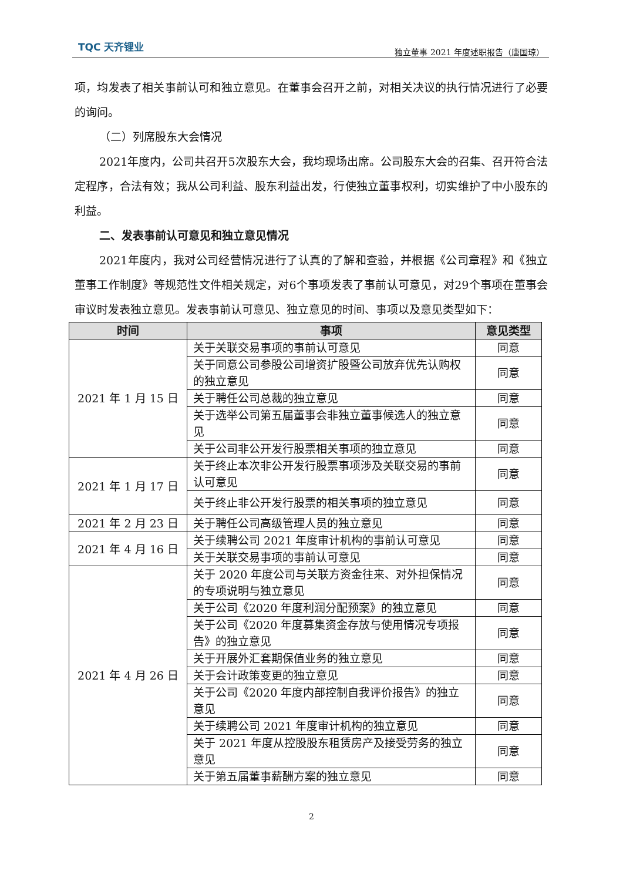TQC 天齐锂业
独立董事 2021 年度述职报告（唐国琼）
项，均发表了相关事前认可和独立意见。在董事会召开之前，对相关决议的执行情况进行了必要的询问。
（二）列席股东大会情况
2021年度内，公司共召开5次股东大会，我均现场出席。公司股东大会的召集、召开符合法定程序，合法有效；我从公司利益、股东利益出发，行使独立董事权利，切实维护了中小股东的利益。
二、发表事前认可意见和独立意见情况
2021年度内，我对公司经营情况进行了认真的了解和查验，并根据《公司章程》和《独立董事工作制度》等规范性文件相关规定，对6个事项发表了事前认可意见，对29个事项在董事会审议时发表独立意见。发表事前认可意见、独立意见的时间、事项以及意见类型如下：
| 时间 | 事项 | 意见类型 |
| --- | --- | --- |
| 2021 年 1 月 15 日 | 关于关联交易事项的事前认可意见 | 同意 |
| | 关于同意公司参股公司增资扩股暨公司放弃优先认购权的独立意见 | 同意 |
| | 关于聘任公司总裁的独立意见 | 同意 |
| | 关于选举公司第五届董事会非独立董事候选人的独立意见 | 同意 |
| | 关于公司非公开发行股票相关事项的独立意见 | 同意 |
| 2021 年 1 月 17 日 | 关于终止本次非公开发行股票事项涉及关联交易的事前认可意见 | 同意 |
| | 关于终止非公开发行股票的相关事项的独立意见 | 同意 |
| 2021 年 2 月 23 日 | 关于聘任公司高级管理人员的独立意见 | 同意 |
| 2021 年 4 月 16 日 | 关于续聘公司 2021 年度审计机构的事前认可意见 | 同意 |
| | 关于关联交易事项的事前认可意见 | 同意 |
| 2021 年 4 月 26 日 | 关于 2020 年度公司与关联方资金往来、对外担保情况的专项说明与独立意见 | 同意 |
| | 关于公司《2020 年度利润分配预案》的独立意见 | 同意 |
| | 关于公司《2020 年度募集资金存放与使用情况专项报告》的独立意见 | 同意 |
| | 关于开展外汇套期保值业务的独立意见 | 同意 |
| | 关于会计政策变更的独立意见 | 同意 |
| | 关于公司《2020 年度内部控制自我评价报告》的独立意见 | 同意 |
| | 关于续聘公司 2021 年度审计机构的独立意见 | 同意 |
| | 关于 2021 年度从控股股东租赁房产及接受劳务的独立意见 | 同意 |
| | 关于第五届董事薪酬方案的独立意见 | 同意 |
2